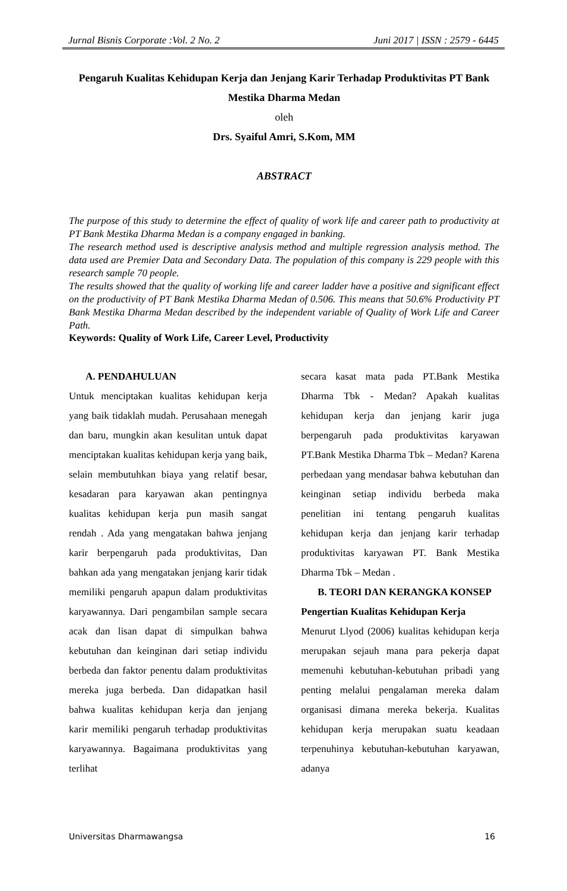Jurnal Bisnis Corporate :Vol. 2 No. 2 Juni 2017 | ISSN : 2579 - 6445
Pengaruh Kualitas Kehidupan Kerja dan Jenjang Karir Terhadap Produktivitas PT Bank Mestika Dharma Medan
oleh
Drs. Syaiful Amri, S.Kom, MM
ABSTRACT
The purpose of this study to determine the effect of quality of work life and career path to productivity at PT Bank Mestika Dharma Medan is a company engaged in banking.
The research method used is descriptive analysis method and multiple regression analysis method. The data used are Premier Data and Secondary Data. The population of this company is 229 people with this research sample 70 people.
The results showed that the quality of working life and career ladder have a positive and significant effect on the productivity of PT Bank Mestika Dharma Medan of 0.506. This means that 50.6% Productivity PT Bank Mestika Dharma Medan described by the independent variable of Quality of Work Life and Career Path.
Keywords: Quality of Work Life, Career Level, Productivity
A. PENDAHULUAN
Untuk menciptakan kualitas kehidupan kerja yang baik tidaklah mudah. Perusahaan menegah dan baru, mungkin akan kesulitan untuk dapat menciptakan kualitas kehidupan kerja yang baik, selain membutuhkan biaya yang relatif besar, kesadaran para karyawan akan pentingnya kualitas kehidupan kerja pun masih sangat rendah . Ada yang mengatakan bahwa jenjang karir berpengaruh pada produktivitas, Dan bahkan ada yang mengatakan jenjang karir tidak memiliki pengaruh apapun dalam produktivitas karyawannya. Dari pengambilan sample secara acak dan lisan dapat di simpulkan bahwa kebutuhan dan keinginan dari setiap individu berbeda dan faktor penentu dalam produktivitas mereka juga berbeda. Dan didapatkan hasil bahwa kualitas kehidupan kerja dan jenjang karir memiliki pengaruh terhadap produktivitas karyawannya. Bagaimana produktivitas yang terlihat
secara kasat mata pada PT.Bank Mestika Dharma Tbk - Medan? Apakah kualitas kehidupan kerja dan jenjang karir juga berpengaruh pada produktivitas karyawan PT.Bank Mestika Dharma Tbk – Medan? Karena perbedaan yang mendasar bahwa kebutuhan dan keinginan setiap individu berbeda maka penelitian ini tentang pengaruh kualitas kehidupan kerja dan jenjang karir terhadap produktivitas karyawan PT. Bank Mestika Dharma Tbk – Medan .
B. TEORI DAN KERANGKA KONSEP
Pengertian Kualitas Kehidupan Kerja
Menurut Llyod (2006) kualitas kehidupan kerja merupakan sejauh mana para pekerja dapat memenuhi kebutuhan-kebutuhan pribadi yang penting melalui pengalaman mereka dalam organisasi dimana mereka bekerja. Kualitas kehidupan kerja merupakan suatu keadaan terpenuhinya kebutuhan-kebutuhan karyawan, adanya
Universitas Dharmawangsa 16